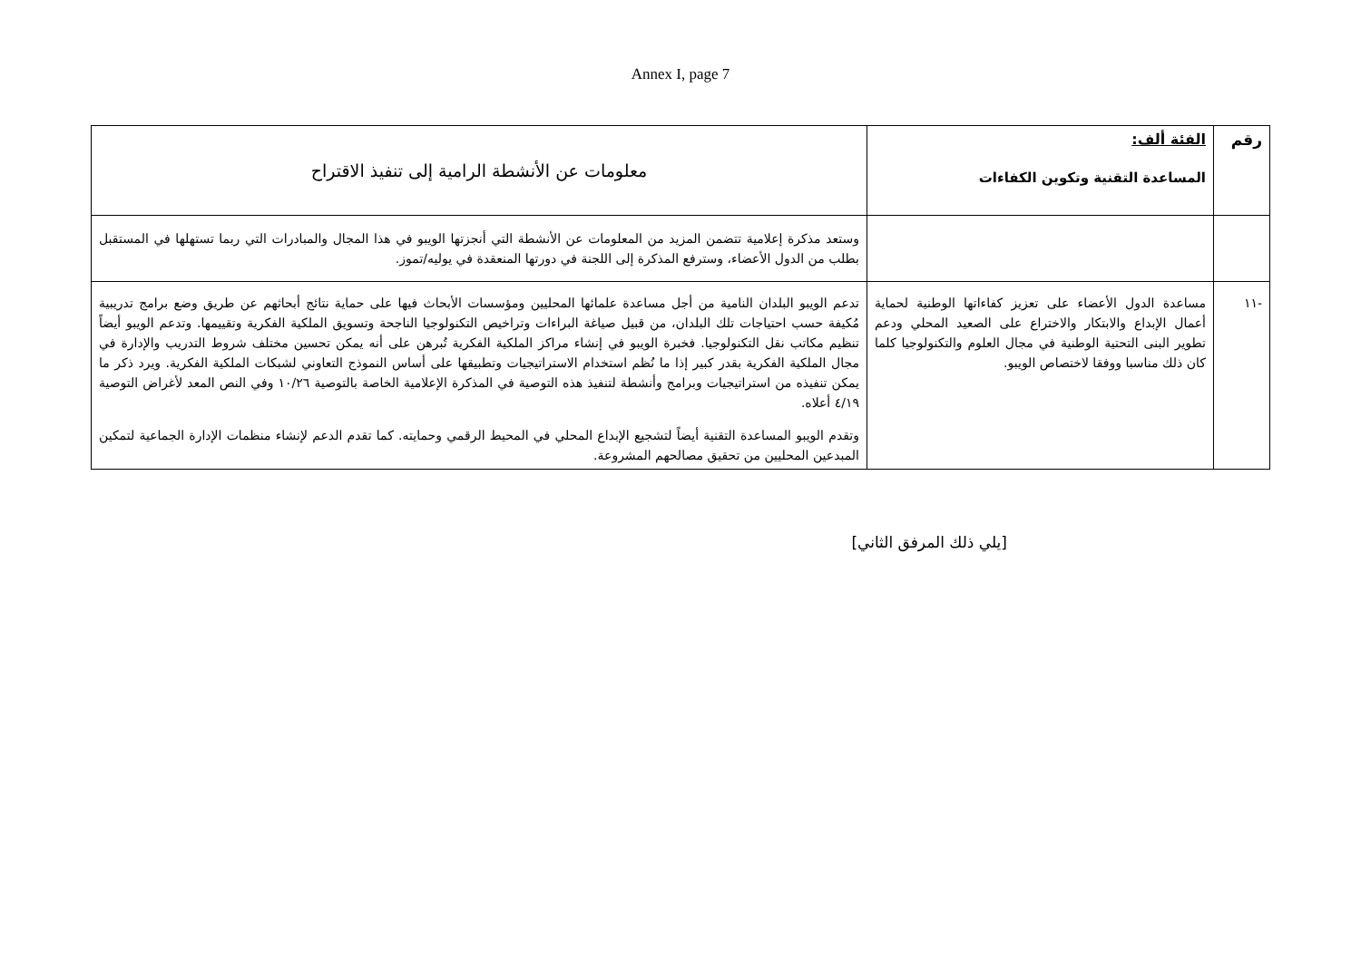Annex I, page 7
| رقم | الفئة ألف: المساعدة التقنية وتكوين الكفاءات | معلومات عن الأنشطة الرامية إلى تنفيذ الاقتراح |
| | | وستعد مذكرة إعلامية تتضمن المزيد من المعلومات عن الأنشطة التي أنجزتها الويبو في هذا المجال والمبادرات التي ربما تستهلها في المستقبل بطلب من الدول الأعضاء، وسترفع المذكرة إلى اللجنة في دورتها المنعقدة في يوليه/تموز. |
| -١١ | مساعدة الدول الأعضاء على تعزيز كفاءاتها الوطنية لحماية أعمال الإبداع والابتكار والاختراع على الصعيد المحلي ودعم تطوير البنى التحتية الوطنية في مجال العلوم والتكنولوجيا كلما كان ذلك مناسبا ووفقا لاختصاص الويبو. | تدعم الويبو البلدان النامية من أجل مساعدة علمائها المحليين ومؤسسات الأبحاث فيها على حماية نتائج أبحاثهم عن طريق وضع برامج تدريبية مُكيفة حسب احتياجات تلك البلدان، من قبيل صياغة البراءات وتراخيص التكنولوجيا الناجحة وتسويق الملكية الفكرية وتقييمها. وتدعم الويبو أيضاً تنظيم مكاتب نقل التكنولوجيا. فخبرة الويبو في إنشاء مراكز الملكية الفكرية تُبرهن على أنه يمكن تحسين مختلف شروط التدريب والإدارة في مجال الملكية الفكرية بقدر كبير إذا ما نُظم استخدام الاستراتيجيات وتطبيقها على أساس النموذج التعاوني لشبكات الملكية الفكرية. ويرد ذكر ما يمكن تنفيذه من استراتيجيات وبرامج وأنشطة لتنفيذ هذه التوصية في المذكرة الإعلامية الخاصة بالتوصية ١٠/٢٦ وفي النص المعد لأغراض التوصية ٤/١٩ أعلاه. وتقدم الويبو المساعدة التقنية أيضاً لتشجيع الإبداع المحلي في المحيط الرقمي وحمايته. كما تقدم الدعم لإنشاء منظمات الإدارة الجماعية لتمكين المبدعين المحليين من تحقيق مصالحهم المشروعة. |
[يلي ذلك المرفق الثاني]